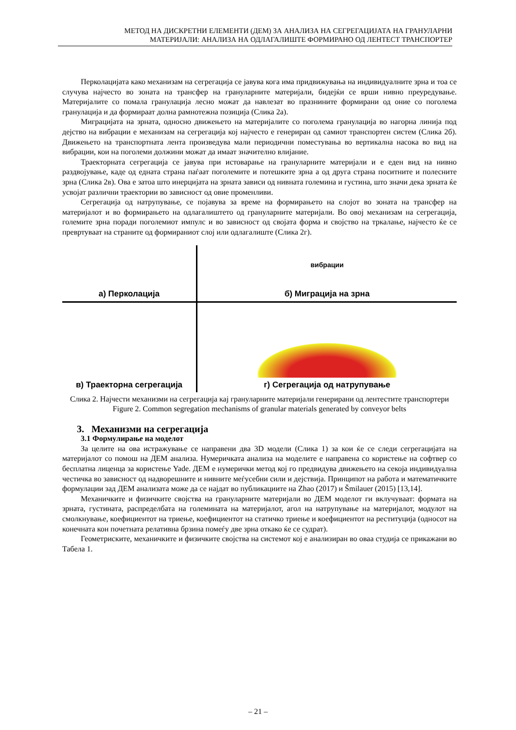МЕТОД НА ДИСКРЕТНИ ЕЛЕМЕНТИ (ДЕМ) ЗА АНАЛИЗА НА СЕГРЕГАЦИЈАТА НА ГРАНУЛАРНИ
МАТЕРИЈАЛИ: АНАЛИЗА НА ОДЛАГАЛИШТЕ ФОРМИРАНО ОД ЛЕНТЕСТ ТРАНСПОРТЕР
Перколацијата како механизам на сегрегација се јавува кога има придвижувања на индивидуалните зрна и тоа се случува најчесто во зоната на трансфер на грануларните материјали, бидејќи се врши нивно преуредување. Материјалите со помала гранулација лесно можат да навлезат во празнините формирани од оние со поголема гранулација и да формираат долна рамнотежна позиција (Слика 2а).
Миграцијата на зрната, односно движењето на материјалите со поголема гранулација во нагорна линија под дејство на вибрации е механизам на сегрегација кој најчесто е генериран од самиот транспортен систем (Слика 2б). Движењето на транспортната лента произведува мали периодични поместувања во вертикална насока во вид на вибрации, кои на поголеми должини можат да имаат значително влијание.
Траекторната сегрегација се јавува при истоварање на грануларните материјали и е еден вид на нивно раздвојување, каде од едната страна паѓаат поголемите и потешките зрна а од друга страна поситните и полесните зрна (Слика 2в). Ова е затоа што инерцијата на зрната зависи од нивната големина и густина, што значи дека зрната ќе усвојат различни траектории во зависност од овие променливи.
Сегрегација од натрупување, се појавува за време на формирањето на слојот во зоната на трансфер на материјалот и во формирањето на одлагалиштето од грануларните материјали. Во овој механизам на сегрегација, големите зрна поради поголемиот импулс и во зависност од својата форма и својство на тркалање, најчесто ќе се превртуваат на страните од формираниот слој или одлагалиште (Слика 2г).
а) Перколација
вибрации б) Миграција на зрна
в) Траекторна сегрегација
г) Сегрегација од натрупување
Слика 2. Најчести механизми на сегрегација кај грануларните материјали генерирани од лентестите транспортери
Figure 2. Common segregation mechanisms of granular materials generated by conveyor belts
3. Механизми на сегрегација
3.1 Формулирање на моделот
За целите на ова истражување се направени два 3D модели (Слика 1) за кои ќе се следи сегрегацијата на материјалот со помош на ДЕМ анализа. Нумеричката анализа на моделите е направена со користење на софтвер со бесплатна лиценца за користење Yade. ДЕМ е нумерички метод кој го предвидува движењето на секоја индивидуална честичка во зависност од надворешните и нивните меѓусебни сили и дејствија. Принципот на работа и математичките формулации зад ДЕМ анализата може да се најдат во публикациите на Zhao (2017) и Šmilauer (2015) [13,14].
Механичките и физичките својства на грануларните материјали во ДЕМ моделот ги вклучуваат: формата на зрната, густината, распределбата на големината на материјалот, агол на натрупување на материјалот, модулот на смолкнување, коефициентот на триење, коефициентот на статичко триење и коефициентот на реституција (односот на конечната кон почетната релативна брзина помеѓу две зрна откако ќе се судрат).
Геометриските, механичките и физичките својства на системот кој е анализиран во оваа студија се прикажани во Табела 1.
– 21 –